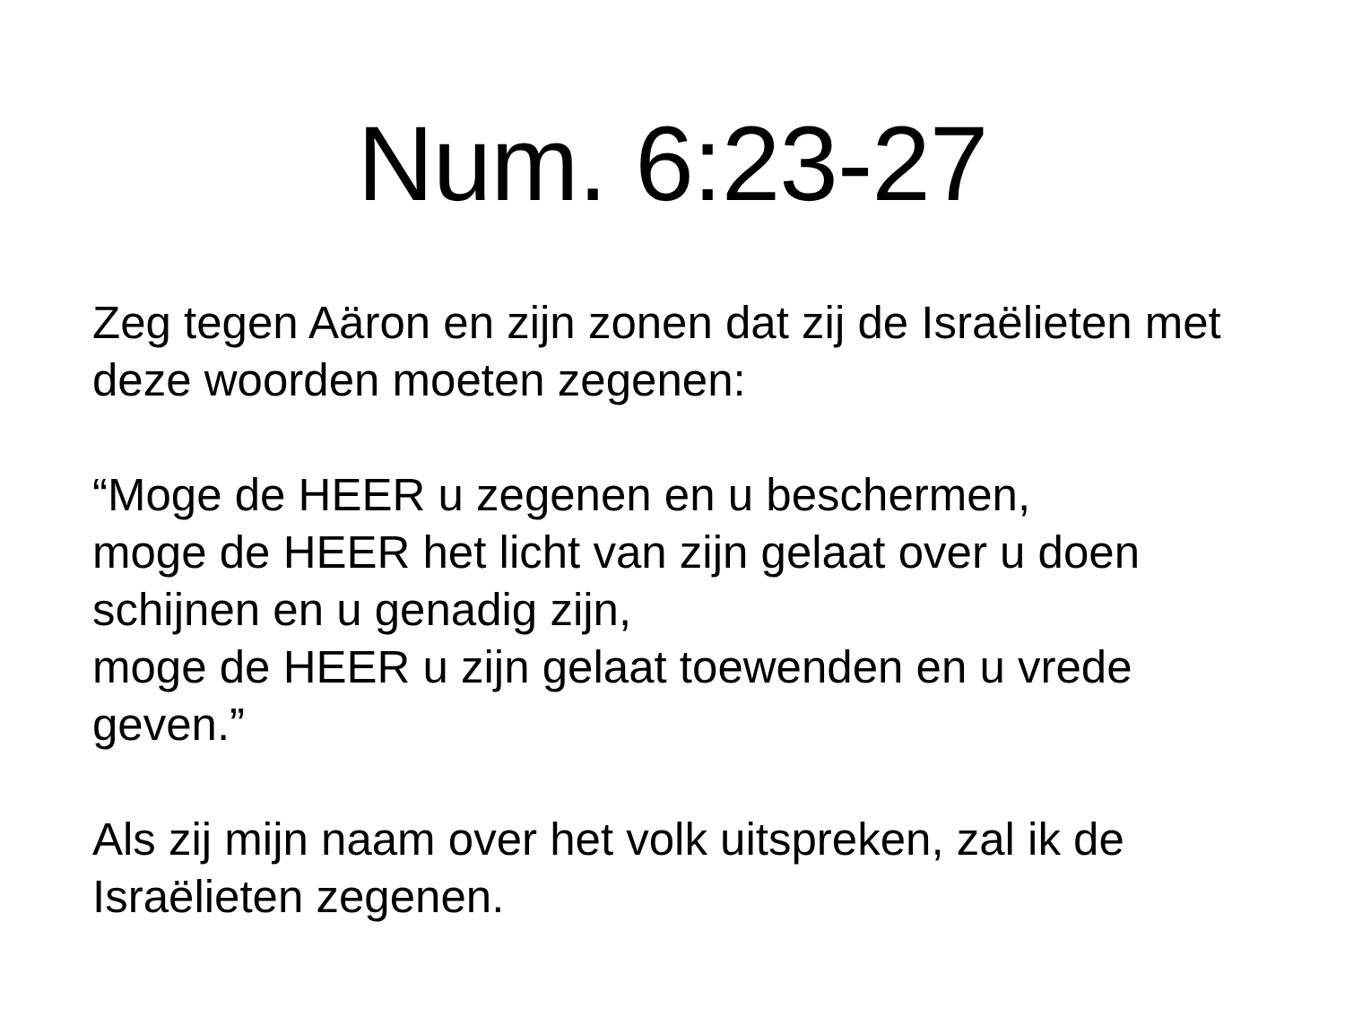Num. 6:23-27
Zeg tegen Aäron en zijn zonen dat zij de Israëlieten met deze woorden moeten zegenen:
“Moge de HEER u zegenen en u beschermen,
moge de HEER het licht van zijn gelaat over u doen schijnen en u genadig zijn,
moge de HEER u zijn gelaat toewenden en u vrede geven.”
Als zij mijn naam over het volk uitspreken, zal ik de Israëlieten zegenen.